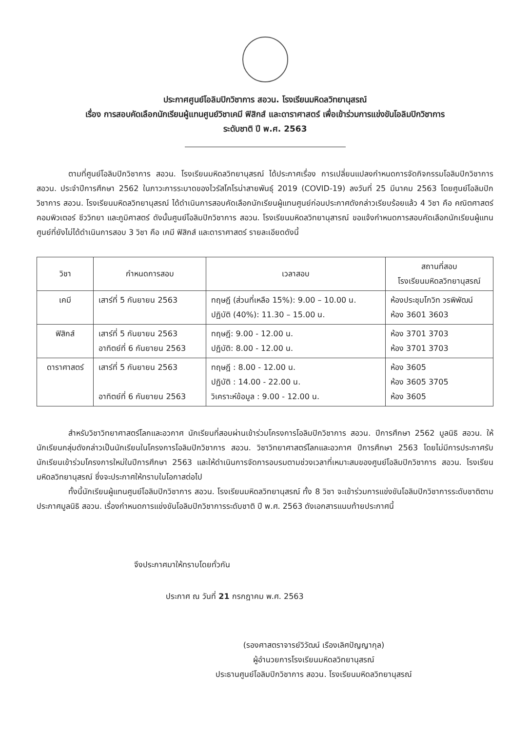ประกาศศูนย์โอลิมปิกวิชาการ สอวน. โรงเรียนมหิดลวิทยานุสรณ์
เรื่อง การสอบคัดเลือกนักเรียนผู้แทนศูนย์วิชาเคมี ฟิสิกส์ และดาราศาสตร์ เพื่อเข้าร่วมการแข่งขันโอลิมปิกวิชาการ
ระดับชาติ ปี พ.ศ. 2563
ตามที่ศูนย์โอลิมปิกวิชาการ สอวน. โรงเรียนมหิดลวิทยานุสรณ์ ได้ประกาศเรื่อง การเปลี่ยนแปลงกำหนดการจัดกิจกรรมโอลิมปิกวิชาการ สอวน. ประจำปีการศึกษา 2562 ในภาวะการระบาดของไวรัสโคโรน่าสายพันธุ์ 2019 (COVID-19) ลงวันที่ 25 มีนาคม 2563 โดยศูนย์โอลิมปิกวิชาการ สอวน. โรงเรียนมหิดลวิทยานุสรณ์ ได้ดำเนินการสอบคัดเลือกนักเรียนผู้แทนศูนย์ก่อนประกาศดังกล่าวเรียบร้อยแล้ว 4 วิชา คือ คณิตศาสตร์ คอมพิวเตอร์ ชีววิทยา และภูมิศาสตร์ ดังนั้นศูนย์โอลิมปิกวิชาการ สอวน. โรงเรียนมหิดลวิทยานุสารณ์ ขอแจ้งกำหนดการสอบคัดเลือกนักเรียนผู้แทนศูนย์ที่ยังไม่ได้ดำเนินการสอบ 3 วิชา คือ เคมี ฟิสิกส์ และดาราศาสตร์ รายละเอียดดังนี้
| วิชา | กำหนดการสอบ | เวลาสอบ | สถานที่สอบ โรงเรียนมหิดลวิทยานุสรณ์ |
| --- | --- | --- | --- |
| เคมี | เสาร์ที่ 5 กันยายน 2563 | ทฤษฎี (ส่วนที่เหลือ 15%): 9.00 – 10.00 น. ปฏิบัติ (40%): 11.30 – 15.00 น. | ห้องประชุมโกวิท วรพิพัฒน์ ห้อง 3601 3603 |
| ฟิสิกส์ | เสาร์ที่ 5 กันยายน 2563 อาทิตย์ที่ 6 กันยายน 2563 | ทฤษฎี: 9.00 - 12.00 น. ปฏิบัติ: 8.00 - 12.00 น. | ห้อง 3701 3703 ห้อง 3701 3703 |
| ดาราศาสตร์ | เสาร์ที่ 5 กันยายน 2563 อาทิตย์ที่ 6 กันยายน 2563 | ทฤษฎี : 8.00 - 12.00 น. ปฏิบัติ : 14.00 - 22.00 น. วิเคราะห์ข้อมูล : 9.00 - 12.00 น. | ห้อง 3605 ห้อง 3605 3705 ห้อง 3605 |
สำหรับวิชาวิทยาศาสตร์โลกและอวกาศ นักเรียนที่สอบผ่านเข้าร่วมโครงการโอลิมปิกวิชาการ สอวน. ปีการศึกษา 2562 มูลนิธิ สอวน. ให้นักเรียนกลุ่มดังกล่าวเป็นนักเรียนในโครงการโอลิมปิกวิชาการ สอวน. วิชาวิทยาศาสตร์โลกและอวกาศ ปีการศึกษา 2563 โดยไม่มีการประกาศรับนักเรียนเข้าร่วมโครงการใหม่ในปีการศึกษา 2563 และให้ดำเนินการจัดการอบรมตามช่วงเวลาที่เหมาะสมของศูนย์โอลิมปิกวิชาการ สอวน. โรงเรียนมหิดลวิทยานุสรณ์ ซึ่งจะประกาศให้ทราบในโอกาสต่อไป
ทั้งนี้นักเรียนผู้แทนศูนย์โอลิมปิกวิชาการ สอวน. โรงเรียนมหิดลวิทยานุสรณ์ ทั้ง 8 วิชา จะเข้าร่วมการแข่งขันโอลิมปิกวิชาการระดับชาติตามประกาศมูลนิธิ สอวน. เรื่องกำหนดการแข่งขันโอลิมปิกวิชาการระดับชาติ ปี พ.ศ. 2563 ดังเอกสารแนบท้ายประกาศนี้
จึงประกาศมาให้ทราบโดยทั่วกัน
ประกาศ ณ วันที่ 21 กรกฎาคม พ.ศ. 2563
(รองศาสตราจารย์วิวัฒน์ เรืองเลิศปัญญากุล)
ผู้อำนวยการโรงเรียนมหิดลวิทยานุสรณ์
ประธานศูนย์โอลิมปิกวิชาการ สอวน. โรงเรียนมหิดลวิทยานุสรณ์